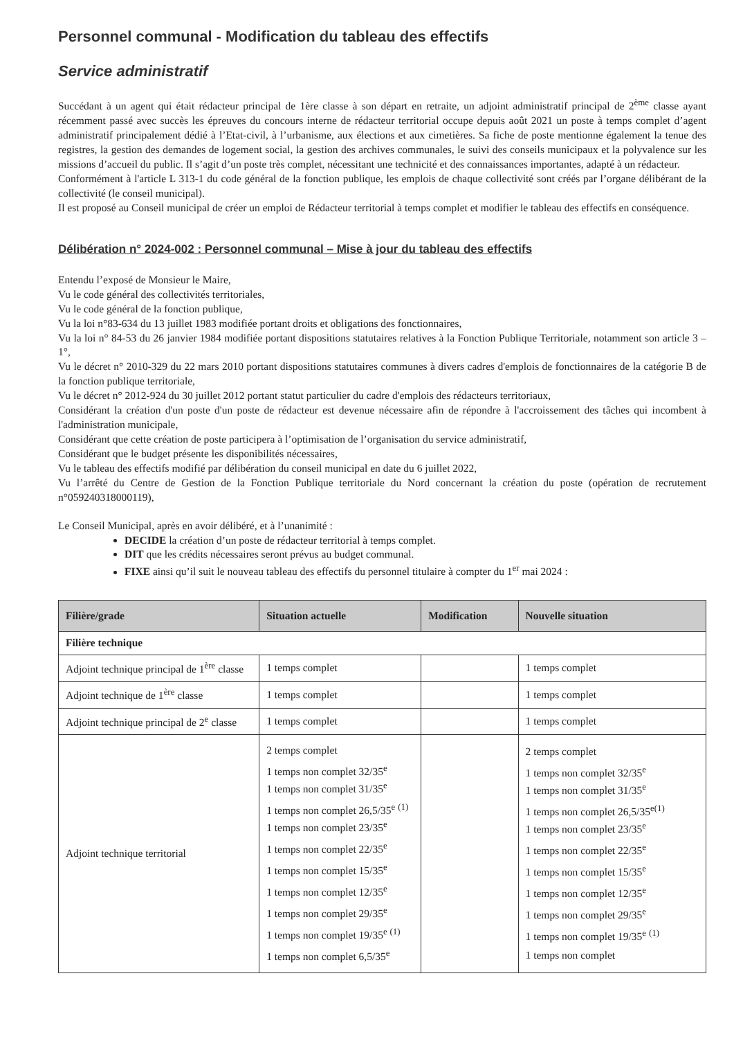Personnel communal - Modification du tableau des effectifs
Service administratif
Succédant à un agent qui était rédacteur principal de 1ère classe à son départ en retraite, un adjoint administratif principal de 2<sup>ème</sup> classe ayant récemment passé avec succès les épreuves du concours interne de rédacteur territorial occupe depuis août 2021 un poste à temps complet d’agent administratif principalement dédié à l’Etat-civil, à l’urbanisme, aux élections et aux cimetières. Sa fiche de poste mentionne également la tenue des registres, la gestion des demandes de logement social, la gestion des archives communales, le suivi des conseils municipaux et la polyvalence sur les missions d’accueil du public. Il s’agit d’un poste très complet, nécessitant une technicité et des connaissances importantes, adapté à un rédacteur.
Conformément à l'article L 313-1 du code général de la fonction publique, les emplois de chaque collectivité sont créés par l’organe délibérant de la collectivité (le conseil municipal).
Il est proposé au Conseil municipal de créer un emploi de Rédacteur territorial à temps complet et modifier le tableau des effectifs en conséquence.
Délibération n° 2024-002 : Personnel communal – Mise à jour du tableau des effectifs
Entendu l’exposé de Monsieur le Maire,
Vu le code général des collectivités territoriales,
Vu le code général de la fonction publique,
Vu la loi n°83-634 du 13 juillet 1983 modifiée portant droits et obligations des fonctionnaires,
Vu la loi n° 84-53 du 26 janvier 1984 modifiée portant dispositions statutaires relatives à la Fonction Publique Territoriale, notamment son article 3 – 1°,
Vu le décret n° 2010-329 du 22 mars 2010 portant dispositions statutaires communes à divers cadres d'emplois de fonctionnaires de la catégorie B de la fonction publique territoriale,
Vu le décret n° 2012-924 du 30 juillet 2012 portant statut particulier du cadre d'emplois des rédacteurs territoriaux,
Considérant la création d'un poste d'un poste de rédacteur est devenue nécessaire afin de répondre à l'accroissement des tâches qui incombent à l'administration municipale,
Considérant que cette création de poste participera à l’optimisation de l’organisation du service administratif,
Considérant que le budget présente les disponibilités nécessaires,
Vu le tableau des effectifs modifié par délibération du conseil municipal en date du 6 juillet 2022,
Vu l’arrêté du Centre de Gestion de la Fonction Publique territoriale du Nord concernant la création du poste (opération de recrutement n°059240318000119),
Le Conseil Municipal, après en avoir délibéré, et à l’unanimité :
DECIDE la création d’un poste de rédacteur territorial à temps complet.
DIT que les crédits nécessaires seront prévus au budget communal.
FIXE ainsi qu’il suit le nouveau tableau des effectifs du personnel titulaire à compter du 1<sup>er</sup> mai 2024 :
| Filière/grade | Situation actuelle | Modification | Nouvelle situation |
| --- | --- | --- | --- |
| Filière technique | | | |
| Adjoint technique principal de 1<sup>ère</sup> classe | 1 temps complet | | 1 temps complet |
| Adjoint technique de 1<sup>ère</sup> classe | 1 temps complet | | 1 temps complet |
| Adjoint technique principal de 2<sup>e</sup> classe | 1 temps complet | | 1 temps complet |
| Adjoint technique territorial | 2 temps complet 1 temps non complet 32/35<sup>e</sup> 1 temps non complet 31/35<sup>e</sup> 1 temps non complet 26,5/35<sup>e</sup> <sup>(1)</sup> 1 temps non complet 23/35<sup>e</sup> 1 temps non complet 22/35<sup>e</sup> 1 temps non complet 15/35<sup>e</sup> 1 temps non complet 12/35<sup>e</sup> 1 temps non complet 29/35<sup>e</sup> 1 temps non complet 19/35<sup>e</sup> <sup>(1)</sup> 1 temps non complet 6,5/35<sup>e</sup> | | 2 temps complet 1 temps non complet 32/35<sup>e</sup> 1 temps non complet 31/35<sup>e</sup> 1 temps non complet 26,5/35<sup>e(1)</sup> 1 temps non complet 23/35<sup>e</sup> 1 temps non complet 22/35<sup>e</sup> 1 temps non complet 15/35<sup>e</sup> 1 temps non complet 12/35<sup>e</sup> 1 temps non complet 29/35<sup>e</sup> 1 temps non complet 19/35<sup>e</sup> <sup>(1)</sup> 1 temps non complet |